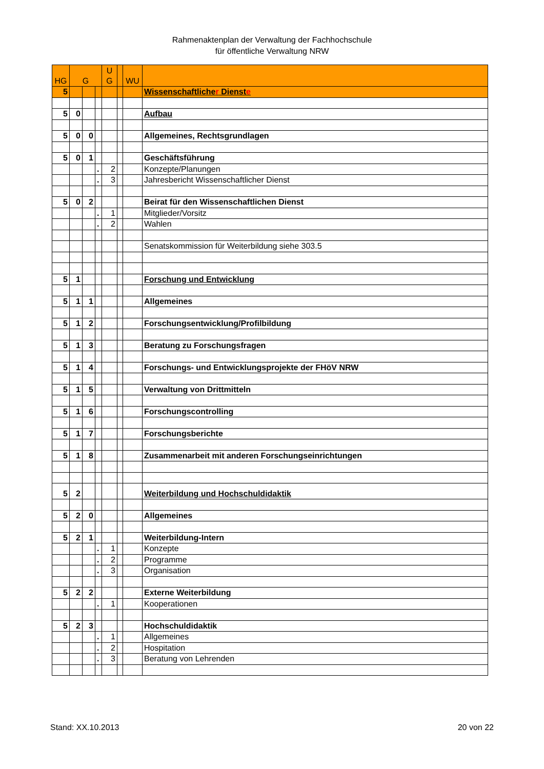Rahmenaktenplan der Verwaltung der Fachhochschule
für öffentliche Verwaltung NRW
| HG | G | | | U G | | WU | |
| --- | --- | --- | --- | --- | --- | --- | --- |
| 5 | | | | | | | Wissenschaftliche r Dienst e |
| 5 | 0 | | | | | | Aufbau |
| 5 | 0 | 0 | | | | | Allgemeines, Rechtsgrundlagen |
| 5 | 0 | 1 | | | | | Geschäftsführung |
| | | | . | 2 | | | Konzepte/Planungen |
| | | | . | 3 | | | Jahresbericht Wissenschaftlicher Dienst |
| 5 | 0 | 2 | | | | | Beirat für den Wissenschaftlichen Dienst |
| | | | . | 1 | | | Mitglieder/Vorsitz |
| | | | . | 2 | | | Wahlen |
| | | | | | | | Senatskommission für Weiterbildung siehe 303.5 |
| 5 | 1 | | | | | | Forschung und Entwicklung |
| 5 | 1 | 1 | | | | | Allgemeines |
| 5 | 1 | 2 | | | | | Forschungsentwicklung/Profilbildung |
| 5 | 1 | 3 | | | | | Beratung zu Forschungsfragen |
| 5 | 1 | 4 | | | | | Forschungs- und Entwicklungsprojekte der FHöV NRW |
| 5 | 1 | 5 | | | | | Verwaltung von Drittmitteln |
| 5 | 1 | 6 | | | | | Forschungscontrolling |
| 5 | 1 | 7 | | | | | Forschungsberichte |
| 5 | 1 | 8 | | | | | Zusammenarbeit mit anderen Forschungseinrichtungen |
| 5 | 2 | | | | | | Weiterbildung und Hochschuldidaktik |
| 5 | 2 | 0 | | | | | Allgemeines |
| 5 | 2 | 1 | | | | | Weiterbildung-Intern |
| | | | . | 1 | | | Konzepte |
| | | | . | 2 | | | Programme |
| | | | . | 3 | | | Organisation |
| 5 | 2 | 2 | | | | | Externe Weiterbildung |
| | | | . | 1 | | | Kooperationen |
| 5 | 2 | 3 | | | | | Hochschuldidaktik |
| | | | . | 1 | | | Allgemeines |
| | | | . | 2 | | | Hospitation |
| | | | . | 3 | | | Beratung von Lehrenden |
Stand: XX.10.2013 20 von 22